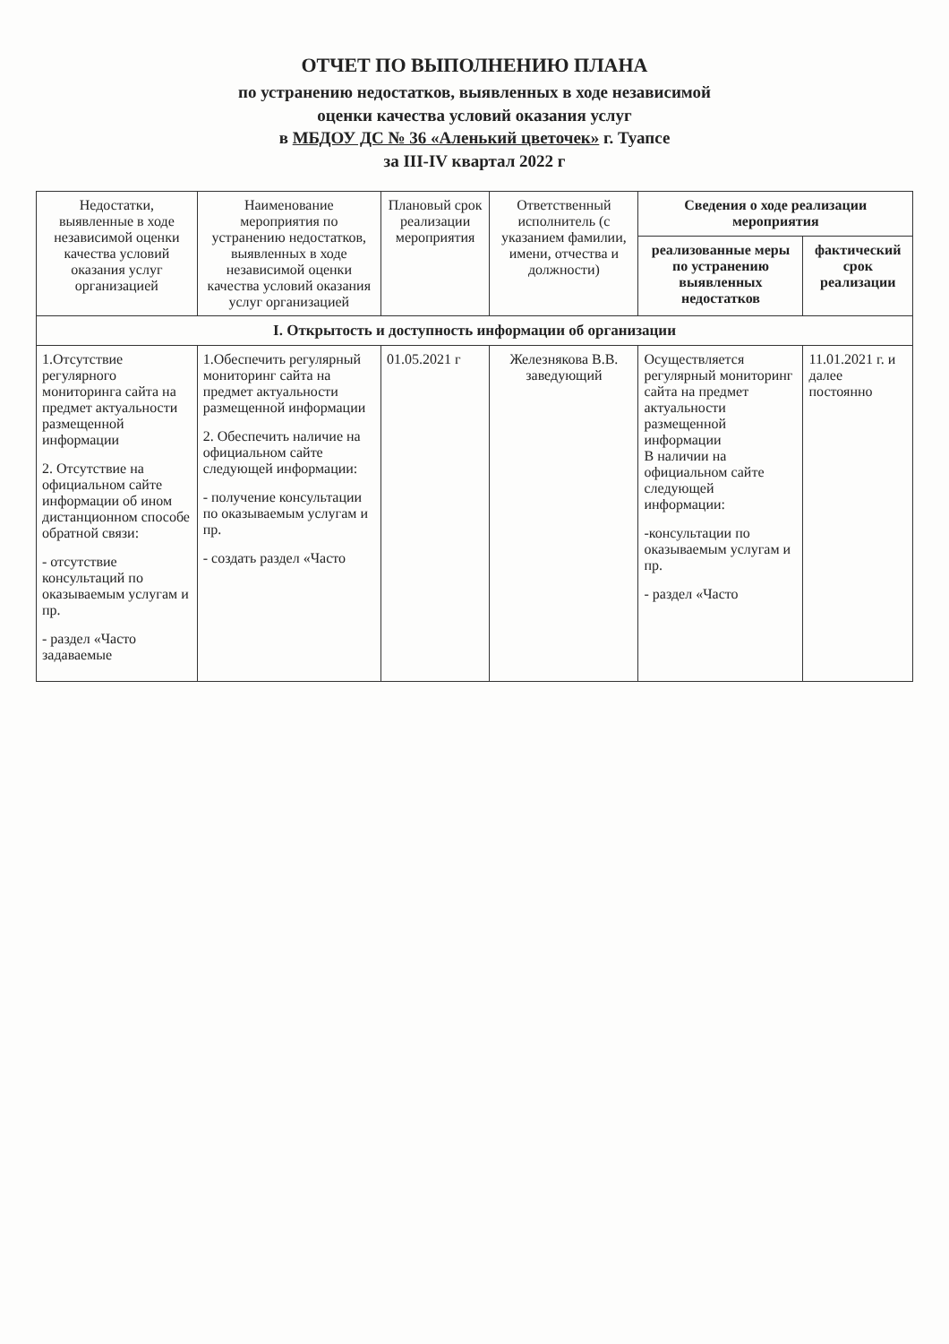ОТЧЕТ ПО ВЫПОЛНЕНИЮ ПЛАНА
по устранению недостатков, выявленных в ходе независимой
оценки качества условий оказания услуг
в МБДОУ ДС № 36 «Аленький цветочек» г. Туапсе
за III-IV квартал 2022 г
| Недостатки, выявленные в ходе независимой оценки качества условий оказания услуг организацией | Наименование мероприятия по устранению недостатков, выявленных в ходе независимой оценки качества условий оказания услуг организацией | Плановый срок реализации мероприятия | Ответственный исполнитель (с указанием фамилии, имени, отчества и должности) | Сведения о ходе реализации мероприятия | |
| --- | --- | --- | --- | --- | --- |
| | | | | реализованные меры по устранению выявленных недостатков | фактический срок реализации |
| I. Открытость и доступность информации об организации | | | | | |
| 1.Отсутствие регулярного мониторинга сайта на предмет актуальности размещенной информации 2. Отсутствие на официальном сайте информации об ином дистанционном способе обратной связи: - отсутствие консультаций по оказываемым услугам и пр. - раздел «Часто задаваемые | 1.Обеспечить регулярный мониторинг сайта на предмет актуальности размещенной информации 2. Обеспечить наличие на официальном сайте следующей информации: - получение консультации по оказываемым услугам и пр. - создать раздел «Часто | 01.05.2021 г | Железнякова В.В. заведующий | Осуществляется регулярный мониторинг сайта на предмет актуальности размещенной информации В наличии на официальном сайте следующей информации: -консультации по оказываемым услугам и пр. - раздел «Часто | 11.01.2021 г. и далее постоянно |